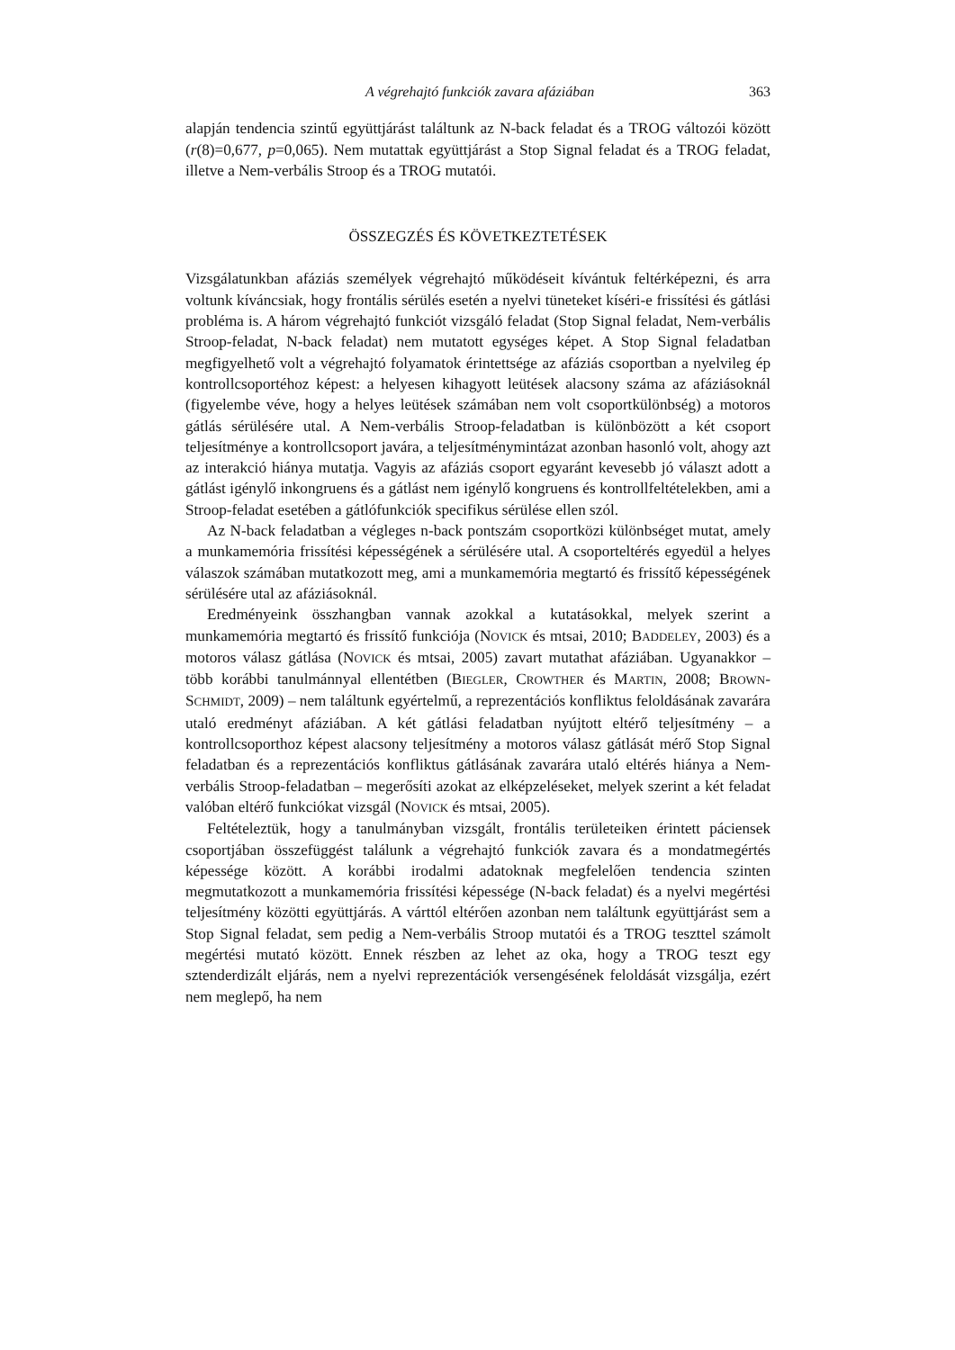A végrehajtó funkciók zavara afáziában 363
alapján tendencia szintű együttjárást találtunk az N-back feladat és a TROG válto­zói között (r(8)=0,677, p=0,065). Nem mutattak együttjárást a Stop Signal feladat és a TROG feladat, illetve a Nem-verbális Stroop és a TROG mutatói.
ÖSSZEGZÉS ÉS KÖVETKEZTETÉSEK
Vizsgálatunkban afáziás személyek végrehajtó működéseit kívántuk feltérképezni, és arra voltunk kíváncsiak, hogy frontális sérülés esetén a nyelvi tüneteket kíséri-e frissítési és gátlási probléma is. A három végrehajtó funkciót vizsgáló feladat (Stop Signal feladat, Nem-verbális Stroop-feladat, N-back feladat) nem mutatott egysé­ges képet. A Stop Signal feladatban megfigyelhető volt a végrehajtó folyamatok érintettsége az afáziás csoportban a nyelvileg ép kontrollcsoportéhoz képest: a helyesen kihagyott leütések alacsony száma az afáziásoknál (figyelembe véve, hogy a helyes leütések számában nem volt csoportkülönbség) a motoros gátlás sérülésé­re utal. A Nem-verbális Stroop-feladatban is különbözött a két csoport teljesítmé­nye a kontrollcsoport javára, a teljesítménymintázat azonban hasonló volt, ahogy azt az interakció hiánya mutatja. Vagyis az afáziás csoport egyaránt kevesebb jó választ adott a gátlást igénylő inkongruens és a gátlást nem igénylő kongruens és kontrollfeltételekben, ami a Stroop-feladat esetében a gátlófunkciók specifikus sérülése ellen szól.
Az N-back feladatban a végleges n-back pontszám csoportközi különbséget mu­tat, amely a munkamemória frissítési képességének a sérülésére utal. A csoportel­térés egyedül a helyes válaszok számában mutatkozott meg, ami a munkamemória megtartó és frissítő képességének sérülésére utal az afáziásoknál.
Eredményeink összhangban vannak azokkal a kutatásokkal, melyek szerint a munkamemória megtartó és frissítő funkciója (NOVICK és mtsai, 2010; BADDELEY, 2003) és a motoros válasz gátlása (NOVICK és mtsai, 2005) zavart mutathat afáziá­ban. Ugyanakkor – több korábbi tanulmánnyal ellentétben (BIEGLER, CROWTHER és MARTIN, 2008; BROWN-SCHMIDT, 2009) – nem találtunk egyértelmű, a repre­zentációs konfliktus feloldásának zavarára utaló eredményt afáziában. A két gátlási feladatban nyújtott eltérő teljesítmény – a kontrollcsoporthoz képest alacsony telje­sítmény a motoros válasz gátlását mérő Stop Signal feladatban és a reprezentációs konfliktus gátlásának zavarára utaló eltérés hiánya a Nem-verbális Stroop-fel­adatban – megerősíti azokat az elképzeléseket, melyek szerint a két feladat való­ban eltérő funkciókat vizsgál (NOVICK és mtsai, 2005).
Feltételeztük, hogy a tanulmányban vizsgált, frontális területeiken érintett pá­ciensek csoportjában összefüggést találunk a végrehajtó funkciók zavara és a mon­datmegértés képessége között. A korábbi irodalmi adatoknak megfelelően tenden­cia szinten megmutatkozott a munkamemória frissítési képessége (N-back feladat) és a nyelvi megértési teljesítmény közötti együttjárás. A várttól eltérően azonban nem találtunk együttjárást sem a Stop Signal feladat, sem pedig a Nem-verbális Stroop mutatói és a TROG teszttel számolt megértési mutató között. Ennek rész­ben az lehet az oka, hogy a TROG teszt egy sztenderdizált eljárás, nem a nyelvi reprezentációk versengésének feloldását vizsgálja, ezért nem meglepő, ha nem